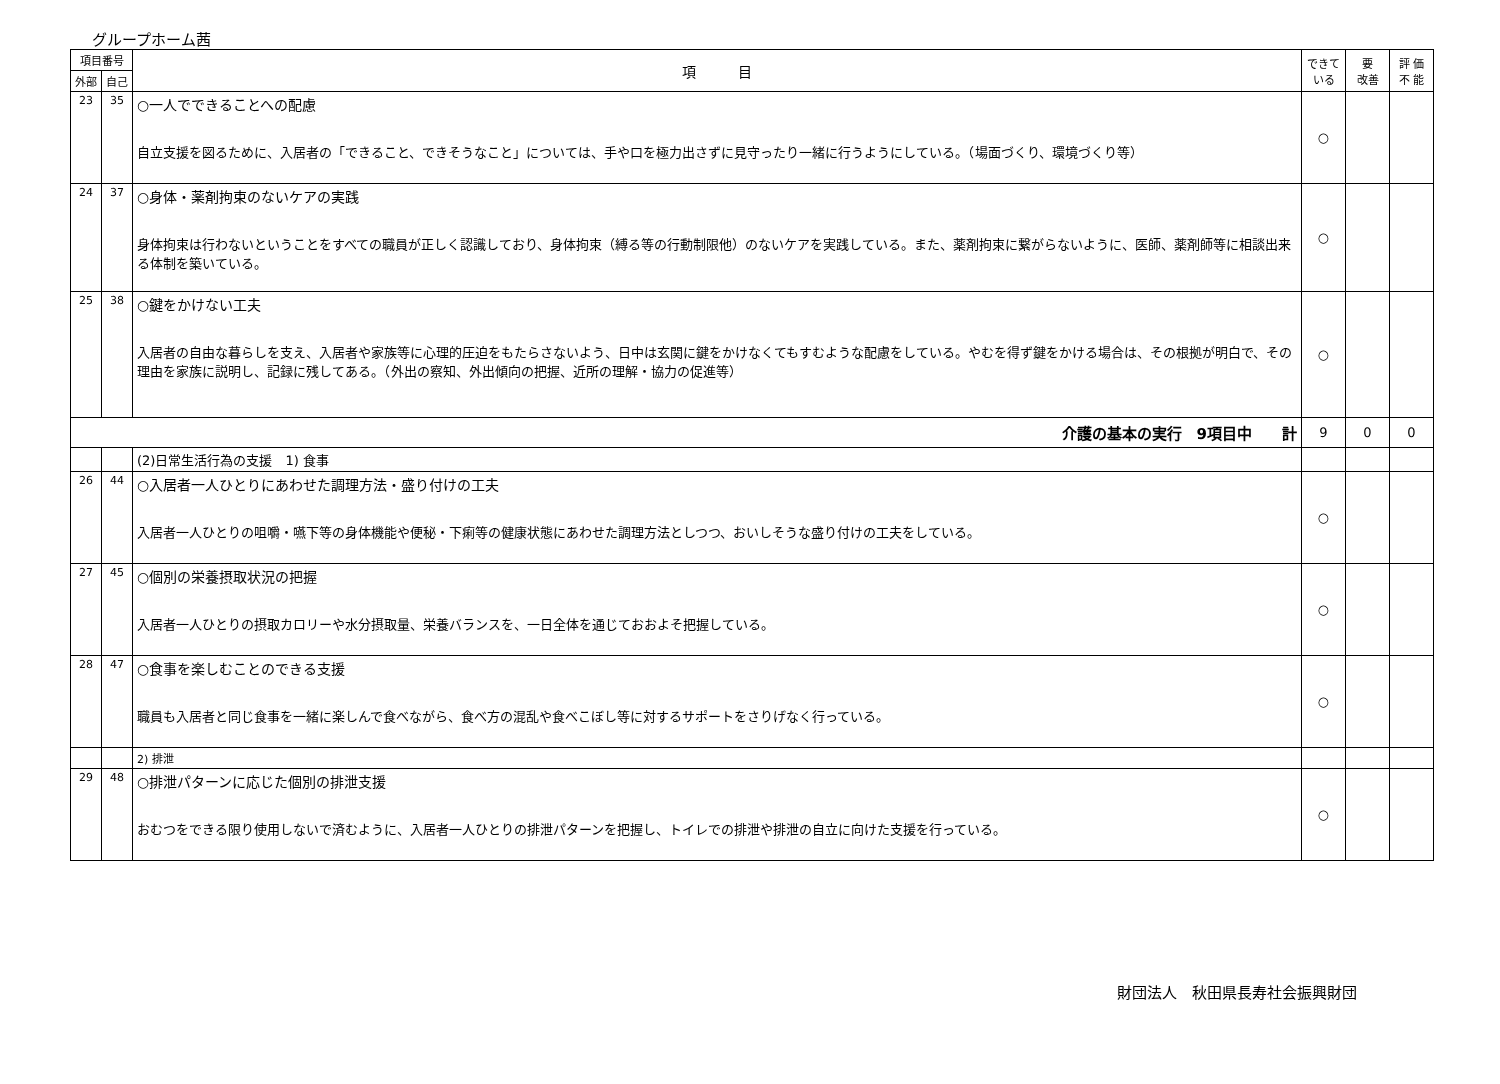グループホーム茜
| 項目番号 | | 項 目 | できて いる | 要 改善 | 評 価 不 能 |
| --- | --- | --- | --- | --- | --- |
| 外部 | 自己 | | | | |
| 23 | 35 | ○一人でできることへの配慮 自立支援を図るために、入居者の「できること、できそうなこと」については、手や口を極力出さずに見守ったり一緒に行うようにしている。（場面づくり、環境づくり等） | ○ | | |
| 24 | 37 | ○身体・薬剤拘束のないケアの実践 身体拘束は行わないということをすべての職員が正しく認識しており、身体拘束（縛る等の行動制限他）のないケアを実践している。また、薬剤拘束に繋がらないように、医師、薬剤師等に相談出来る体制を築いている。 | ○ | | |
| 25 | 38 | ○鍵をかけない工夫 入居者の自由な暮らしを支え、入居者や家族等に心理的圧迫をもたらさないよう、日中は玄関に鍵をかけなくてもすむような配慮をしている。やむを得ず鍵をかける場合は、その根拠が明白で、その理由を家族に説明し、記録に残してある。（外出の察知、外出傾向の把握、近所の理解・協力の促進等） | ○ | | |
| 介護の基本の実行 9項目中 計 | | | 9 | 0 | 0 |
| | | (2)日常生活行為の支援 1) 食事 | | | |
| 26 | 44 | ○入居者一人ひとりにあわせた調理方法・盛り付けの工夫 入居者一人ひとりの咀嚼・嚥下等の身体機能や便秘・下痢等の健康状態にあわせた調理方法としつつ、おいしそうな盛り付けの工夫をしている。 | ○ | | |
| 27 | 45 | ○個別の栄養摂取状況の把握 入居者一人ひとりの摂取カロリーや水分摂取量、栄養バランスを、一日全体を通じておおよそ把握している。 | ○ | | |
| 28 | 47 | ○食事を楽しむことのできる支援 職員も入居者と同じ食事を一緒に楽しんで食べながら、食べ方の混乱や食べこぼし等に対するサポートをさりげなく行っている。 | ○ | | |
| | | 2) 排泄 | | | |
| 29 | 48 | ○排泄パターンに応じた個別の排泄支援 おむつをできる限り使用しないで済むように、入居者一人ひとりの排泄パターンを把握し、トイレでの排泄や排泄の自立に向けた支援を行っている。 | ○ | | |
財団法人　秋田県長寿社会振興財団